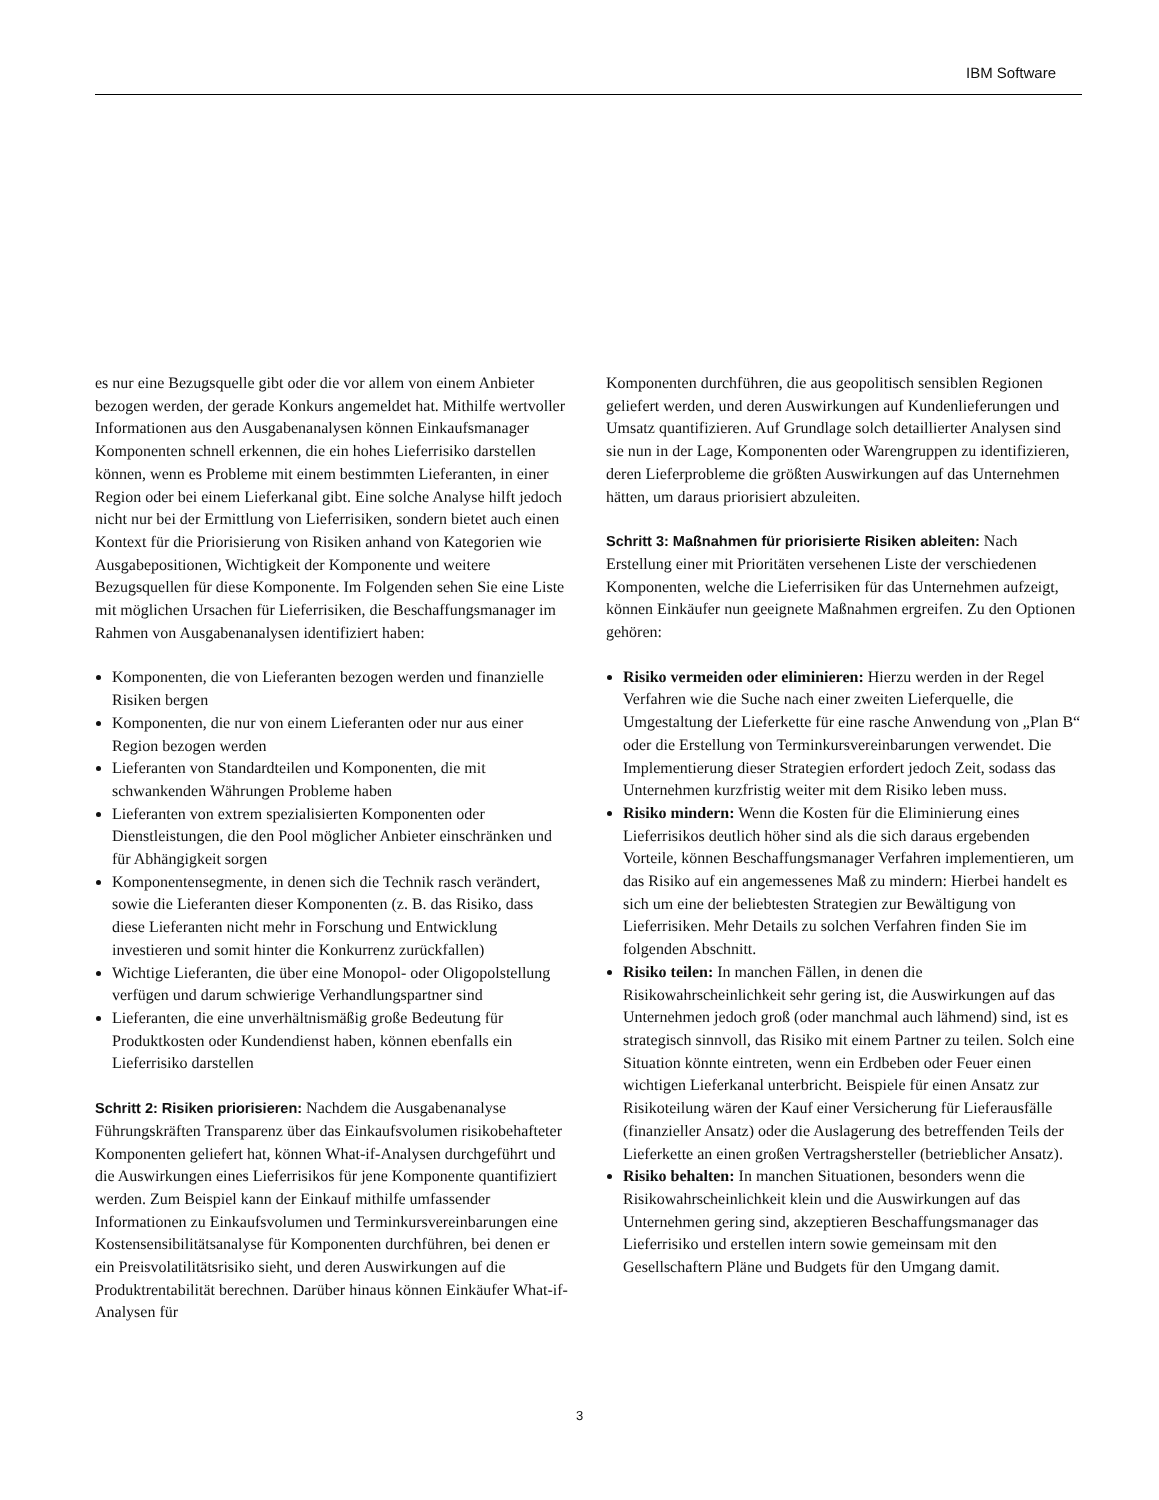IBM Software
es nur eine Bezugsquelle gibt oder die vor allem von einem Anbieter bezogen werden, der gerade Konkurs angemeldet hat. Mithilfe wertvoller Informationen aus den Ausgabenanalysen können Einkaufsmanager Komponenten schnell erkennen, die ein hohes Lieferrisiko darstellen können, wenn es Probleme mit einem bestimmten Lieferanten, in einer Region oder bei einem Lieferkanal gibt. Eine solche Analyse hilft jedoch nicht nur bei der Ermittlung von Lieferrisiken, sondern bietet auch einen Kontext für die Priorisierung von Risiken anhand von Kategorien wie Ausgabe­positionen, Wichtigkeit der Komponente und weitere Bezugsquellen für diese Komponente. Im Folgenden sehen Sie eine Liste mit möglichen Ursachen für Lieferrisiken, die Beschaffungsmanager im Rahmen von Ausgabenanalysen identifiziert haben:
Komponenten, die von Lieferanten bezogen werden und finanzielle Risiken bergen
Komponenten, die nur von einem Lieferanten oder nur aus einer Region bezogen werden
Lieferanten von Standardteilen und Komponenten, die mit schwankenden Währungen Probleme haben
Lieferanten von extrem spezialisierten Komponenten oder Dienstleistungen, die den Pool möglicher Anbieter einschränken und für Abhängigkeit sorgen
Komponentensegmente, in denen sich die Technik rasch verändert, sowie die Lieferanten dieser Komponenten (z. B. das Risiko, dass diese Lieferanten nicht mehr in Forschung und Entwicklung investieren und somit hinter die Konkurrenz zurückfallen)
Wichtige Lieferanten, die über eine Monopol- oder Oligopolstellung verfügen und darum schwierige Verhandlungspartner sind
Lieferanten, die eine unverhältnismäßig große Bedeutung für Produktkosten oder Kundendienst haben, können ebenfalls ein Lieferrisiko darstellen
Schritt 2: Risiken priorisieren: Nachdem die Ausgabenanalyse Führungskräften Transparenz über das Einkaufsvolumen risiko­behafteter Komponenten geliefert hat, können What-if-Analysen durchgeführt und die Auswirkungen eines Lieferrisikos für jene Komponente quantifiziert werden. Zum Beispiel kann der Einkauf mithilfe umfassender Informationen zu Einkaufsvolumen und Terminkursvereinbarungen eine Kostensensibilitätsanalyse für Komponenten durchführen, bei denen er ein Preisvolatilitätsrisiko sieht, und deren Auswirkungen auf die Produktrentabilität berechnen. Darüber hinaus können Einkäufer What-if-Analysen für
Komponenten durchführen, die aus geopolitisch sensiblen Regionen geliefert werden, und deren Auswirkungen auf Kundenlieferungen und Umsatz quantifizieren. Auf Grundlage solch detaillierter Analysen sind sie nun in der Lage, Komponenten oder Waren­gruppen zu identifizieren, deren Lieferprobleme die größten Auswirkungen auf das Unternehmen hätten, um daraus priorisiert abzuleiten.
Schritt 3: Maßnahmen für priorisierte Risiken ableiten: Nach Erstellung einer mit Prioritäten versehenen Liste der verschiedenen Komponenten, welche die Lieferrisiken für das Unternehmen aufzeigt, können Einkäufer nun geeignete Maßnahmen ergreifen. Zu den Optionen gehören:
Risiko vermeiden oder eliminieren: Hierzu werden in der Regel Verfahren wie die Suche nach einer zweiten Lieferquelle, die Umgestaltung der Lieferkette für eine rasche Anwendung von „Plan B“ oder die Erstellung von Terminkursvereinbarungen verwendet. Die Implementierung dieser Strategien erfordert jedoch Zeit, sodass das Unternehmen kurzfristig weiter mit dem Risiko leben muss.
Risiko mindern: Wenn die Kosten für die Eliminierung eines Lieferrisikos deutlich höher sind als die sich daraus ergebenden Vorteile, können Beschaffungsmanager Verfahren implementieren, um das Risiko auf ein angemessenes Maß zu mindern: Hierbei handelt es sich um eine der beliebtesten Strategien zur Bewältigung von Lieferrisiken. Mehr Details zu solchen Verfahren finden Sie im folgenden Abschnitt.
Risiko teilen: In manchen Fällen, in denen die Risikowahrscheinlichkeit sehr gering ist, die Auswirkungen auf das Unternehmen jedoch groß (oder manchmal auch lähmend) sind, ist es strategisch sinnvoll, das Risiko mit einem Partner zu teilen. Solch eine Situation könnte eintreten, wenn ein Erdbeben oder Feuer einen wichtigen Lieferkanal unterbricht. Beispiele für einen Ansatz zur Risikoteilung wären der Kauf einer Versicherung für Lieferausfälle (finanzieller Ansatz) oder die Auslagerung des betreffenden Teils der Lieferkette an einen großen Vertragshersteller (betrieblicher Ansatz).
Risiko behalten: In manchen Situationen, besonders wenn die Risikowahrscheinlichkeit klein und die Auswirkungen auf das Unternehmen gering sind, akzeptieren Beschaffungsmanager das Lieferrisiko und erstellen intern sowie gemeinsam mit den Gesellschaftern Pläne und Budgets für den Umgang damit.
3